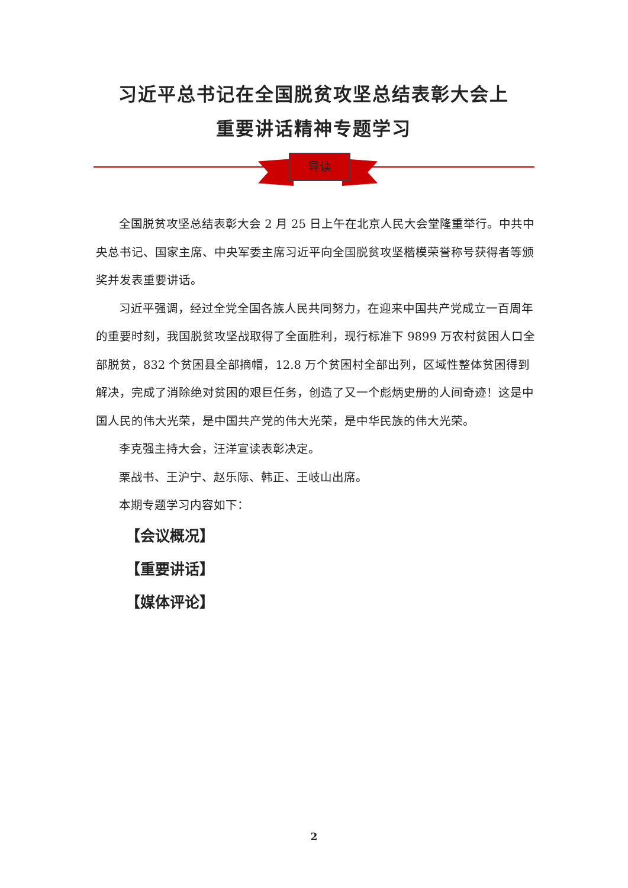习近平总书记在全国脱贫攻坚总结表彰大会上
重要讲话精神专题学习
导读
全国脱贫攻坚总结表彰大会 2 月 25 日上午在北京人民大会堂隆重举行。中共中央总书记、国家主席、中央军委主席习近平向全国脱贫攻坚楷模荣誉称号获得者等颁奖并发表重要讲话。
习近平强调，经过全党全国各族人民共同努力，在迎来中国共产党成立一百周年的重要时刻，我国脱贫攻坚战取得了全面胜利，现行标准下 9899 万农村贫困人口全部脱贫，832 个贫困县全部摘帽，12.8 万个贫困村全部出列，区域性整体贫困得到解决，完成了消除绝对贫困的艰巨任务，创造了又一个彪炳史册的人间奇迹！这是中国人民的伟大光荣，是中国共产党的伟大光荣，是中华民族的伟大光荣。
李克强主持大会，汪洋宣读表彰决定。
栗战书、王沪宁、赵乐际、韩正、王岐山出席。
本期专题学习内容如下：
【会议概况】
【重要讲话】
【媒体评论】
2